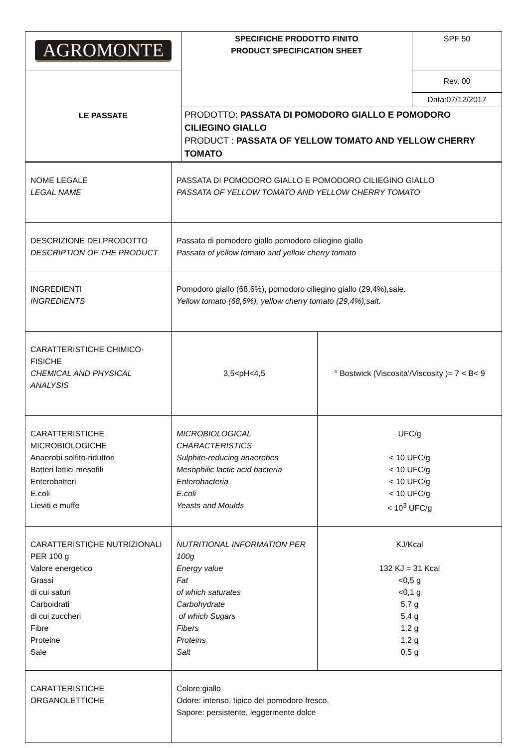| AGROMONTE | SPECIFICHE PRODOTTO FINITO PRODUCT SPECIFICATION SHEET | SPF 50 |
| LE PASSATE | | Rev. 00 |
| | | Data:07/12/2017 |
| | PRODOTTO: PASSATA DI POMODORO GIALLO E POMODORO CILIEGINO GIALLO PRODUCT : PASSATA OF YELLOW TOMATO AND YELLOW CHERRY TOMATO | |
| NOME LEGALE LEGAL NAME | PASSATA DI POMODORO GIALLO E POMODORO CILIEGINO GIALLO PASSATA OF YELLOW TOMATO AND YELLOW CHERRY TOMATO | |
| DESCRIZIONE DELPRODOTTO DESCRIPTION OF THE PRODUCT | Passata di pomodoro giallo pomodoro ciliegino giallo Passata of yellow tomato and yellow cherry tomato | |
| INGREDIENTI INGREDIENTS | Pomodoro giallo (68,6%), pomodoro ciliegino giallo (29,4%),sale. Yellow tomato (68,6%), yellow cherry tomato (29,4%),salt. | |
| CARATTERISTICHE CHIMICO-FISICHE CHEMICAL AND PHYSICAL ANALYSIS | 3,5<pH<4,5 | ° Bostwick (Viscosita’/Viscosity )= 7 < B< 9 |
| CARATTERISTICHE MICROBIOLOGICHE Anaerobi solfito-riduttori Batteri lattici mesofili Enterobatteri E.coli Lieviti e muffe | MICROBIOLOGICAL CHARACTERISTICS Sulphite-reducing anaerobes Mesophilic lactic acid bacteria Enterobacteria E.coli Yeasts and Moulds | UFC/g < 10 UFC/g < 10 UFC/g < 10 UFC/g < 10 UFC/g < 10<sup>3</sup> UFC/g |
| CARATTERISTICHE NUTRIZIONALI PER 100 g Valore energetico Grassi di cui saturi Carboidrati di cui zuccheri Fibre Proteine Sale | NUTRITIONAL INFORMATION PER 100g Energy value Fat of which saturates Carbohydrate of which Sugars Fibers Proteins Salt | KJ/Kcal 132 KJ = 31 Kcal <0,5 g <0,1 g 5,7 g 5,4 g 1,2 g 1,2 g 0,5 g |
| CARATTERISTICHE ORGANOLETTICHE | Colore:giallo Odore: intenso, tipico del pomodoro fresco. Sapore: persistente, leggermente dolce | |